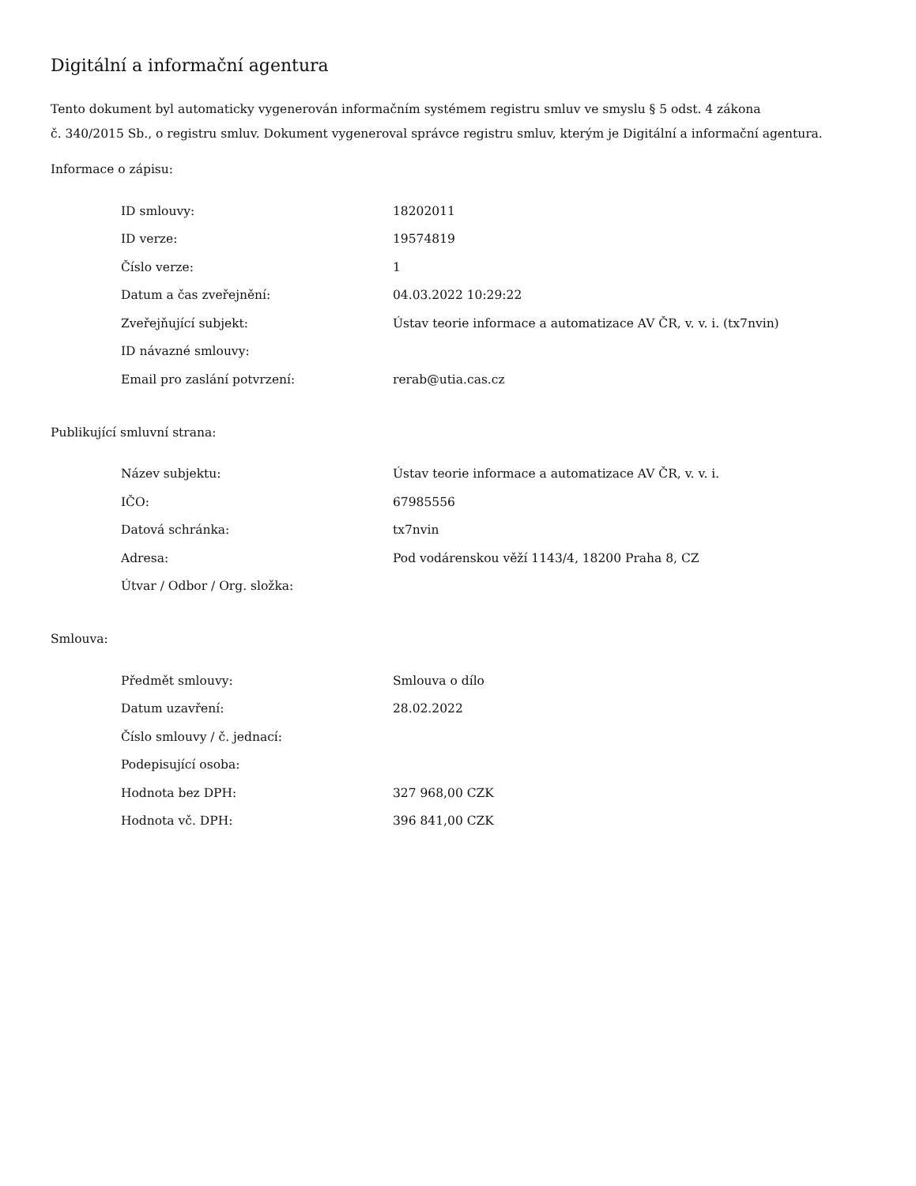Digitální a informační agentura
Tento dokument byl automaticky vygenerován informačním systémem registru smluv ve smyslu § 5 odst. 4 zákona
č. 340/2015 Sb., o registru smluv. Dokument vygeneroval správce registru smluv, kterým je Digitální a informační agentura.
Informace o zápisu:
| ID smlouvy: | 18202011 |
| ID verze: | 19574819 |
| Číslo verze: | 1 |
| Datum a čas zveřejnění: | 04.03.2022 10:29:22 |
| Zveřejňující subjekt: | Ústav teorie informace a automatizace AV ČR, v. v. i. (tx7nvin) |
| ID návazné smlouvy: | |
| Email pro zaslání potvrzení: | rerab@utia.cas.cz |
Publikující smluvní strana:
| Název subjektu: | Ústav teorie informace a automatizace AV ČR, v. v. i. |
| IČO: | 67985556 |
| Datová schránka: | tx7nvin |
| Adresa: | Pod vodárenskou věží 1143/4, 18200 Praha 8, CZ |
| Útvar / Odbor / Org. složka: | |
Smlouva:
| Předmět smlouvy: | Smlouva o dílo |
| Datum uzavření: | 28.02.2022 |
| Číslo smlouvy / č. jednací: | |
| Podepisující osoba: | |
| Hodnota bez DPH: | 327 968,00 CZK |
| Hodnota vč. DPH: | 396 841,00 CZK |